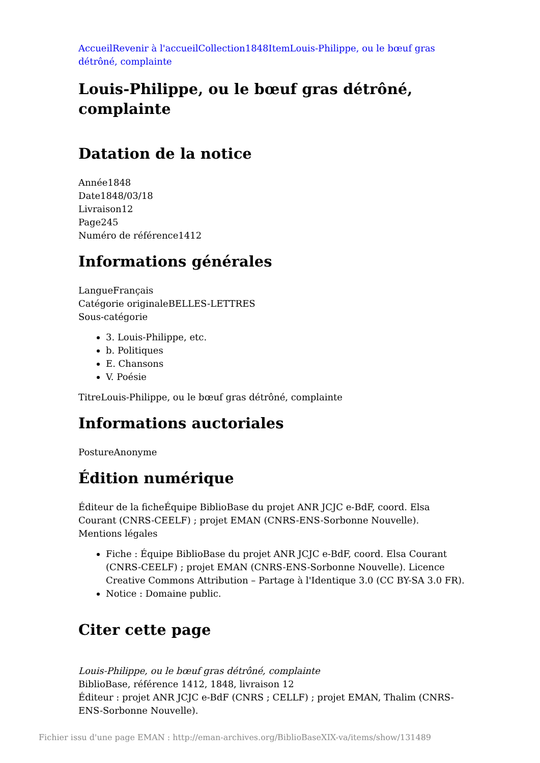Accueil Revenir à l'accueil Collection 1848 Item Louis-Philippe, ou le bœuf gras détrôné, complainte
Louis-Philippe, ou le bœuf gras détrôné, complainte
Datation de la notice
Année1848
Date1848/03/18
Livraison12
Page245
Numéro de référence1412
Informations générales
LangueFrançais
Catégorie originaleBELLES-LETTRES
Sous-catégorie
3. Louis-Philippe, etc.
b. Politiques
E. Chansons
V. Poésie
TitreLouis-Philippe, ou le bœuf gras détrôné, complainte
Informations auctoriales
PostureAnonyme
Édition numérique
Éditeur de la ficheÉquipe BiblioBase du projet ANR JCJC e-BdF, coord. Elsa Courant (CNRS-CEELF) ; projet EMAN (CNRS-ENS-Sorbonne Nouvelle).
Mentions légales
Fiche : Équipe BiblioBase du projet ANR JCJC e-BdF, coord. Elsa Courant (CNRS-CEELF) ; projet EMAN (CNRS-ENS-Sorbonne Nouvelle). Licence Creative Commons Attribution – Partage à l'Identique 3.0 (CC BY-SA 3.0 FR).
Notice : Domaine public.
Citer cette page
Louis-Philippe, ou le bœuf gras détrôné, complainte
BiblioBase, référence 1412, 1848, livraison 12
Éditeur : projet ANR JCJC e-BdF (CNRS ; CELLF) ; projet EMAN, Thalim (CNRS-ENS-Sorbonne Nouvelle).
Fichier issu d'une page EMAN : http://eman-archives.org/BiblioBaseXIX-va/items/show/131489